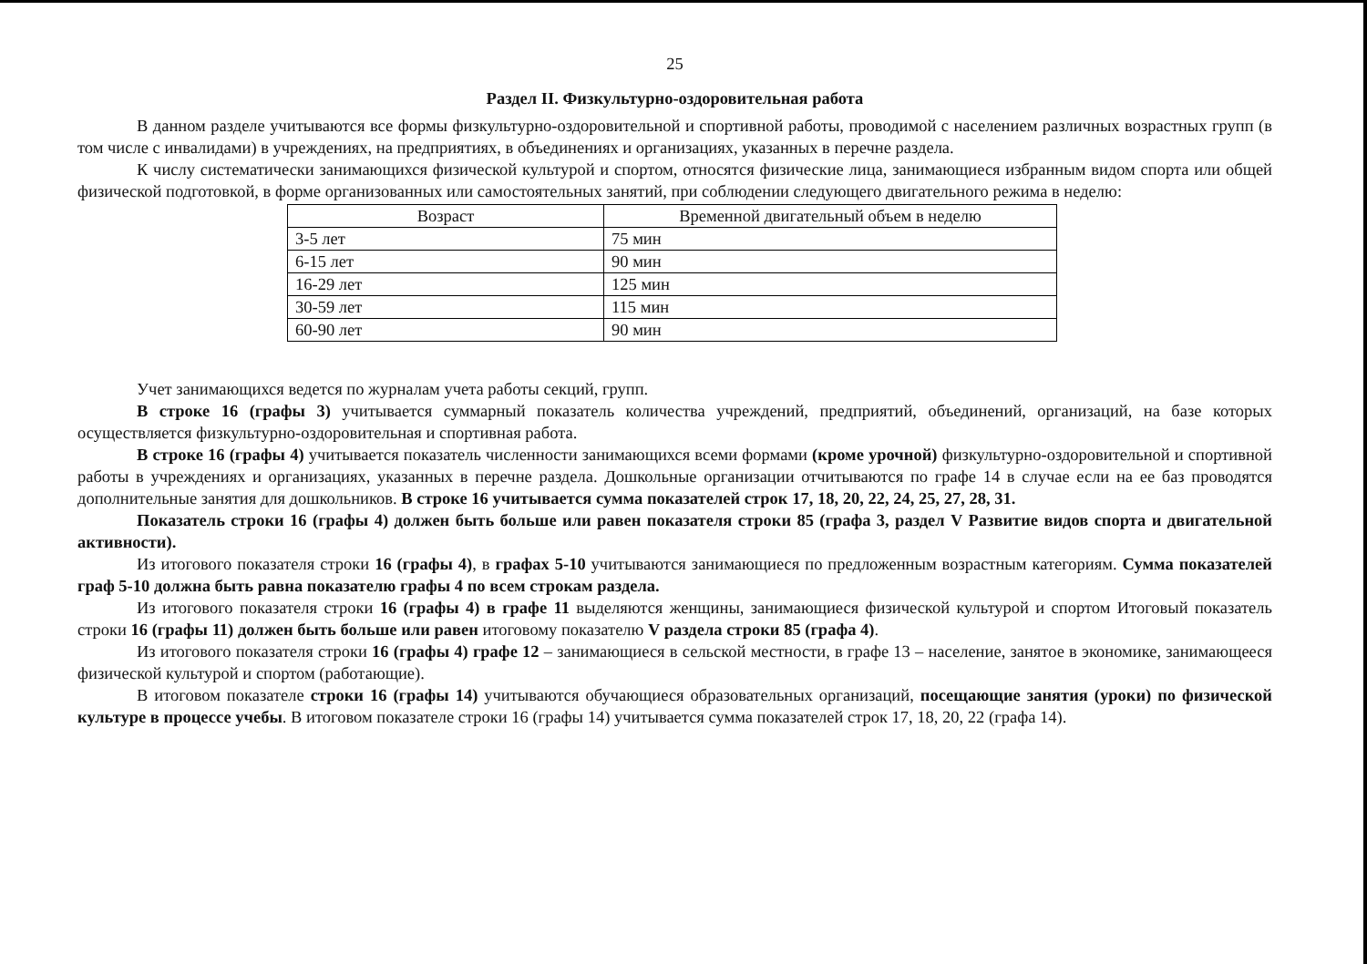25
Раздел II. Физкультурно-оздоровительная работа
В данном разделе учитываются все формы физкультурно-оздоровительной и спортивной работы, проводимой с населением различных возрастных групп (в том числе с инвалидами) в учреждениях, на предприятиях, в объединениях и организациях, указанных в перечне раздела.
К числу систематически занимающихся физической культурой и спортом, относятся физические лица, занимающиеся избранным видом спорта или общей физической подготовкой, в форме организованных или самостоятельных занятий, при соблюдении следующего двигательного режима в неделю:
| Возраст | Временной двигательный объем в неделю |
| --- | --- |
| 3-5 лет | 75 мин |
| 6-15 лет | 90 мин |
| 16-29 лет | 125 мин |
| 30-59 лет | 115 мин |
| 60-90 лет | 90 мин |
Учет занимающихся ведется по журналам учета работы секций, групп.
В строке 16 (графы 3) учитывается суммарный показатель количества учреждений, предприятий, объединений, организаций, на базе которых осуществляется физкультурно-оздоровительная и спортивная работа.
В строке 16 (графы 4) учитывается показатель численности занимающихся всеми формами (кроме урочной) физкультурно-оздоровительной и спортивной работы в учреждениях и организациях, указанных в перечне раздела. Дошкольные организации отчитываются по графе 14 в случае если на ее баз проводятся дополнительные занятия для дошкольников. В строке 16 учитывается сумма показателей строк 17, 18, 20, 22, 24, 25, 27, 28, 31.
Показатель строки 16 (графы 4) должен быть больше или равен показателя строки 85 (графа 3, раздел V Развитие видов спорта и двигательной активности).
Из итогового показателя строки 16 (графы 4), в графах 5-10 учитываются занимающиеся по предложенным возрастным категориям. Сумма показателей граф 5-10 должна быть равна показателю графы 4 по всем строкам раздела.
Из итогового показателя строки 16 (графы 4) в графе 11 выделяются женщины, занимающиеся физической культурой и спортом Итоговый показатель строки 16 (графы 11) должен быть больше или равен итоговому показателю V раздела строки 85 (графа 4).
Из итогового показателя строки 16 (графы 4) графе 12 – занимающиеся в сельской местности, в графе 13 – население, занятое в экономике, занимающееся физической культурой и спортом (работающие).
В итоговом показателе строки 16 (графы 14) учитываются обучающиеся образовательных организаций, посещающие занятия (уроки) по физической культуре в процессе учебы. В итоговом показателе строки 16 (графы 14) учитывается сумма показателей строк 17, 18, 20, 22 (графа 14).